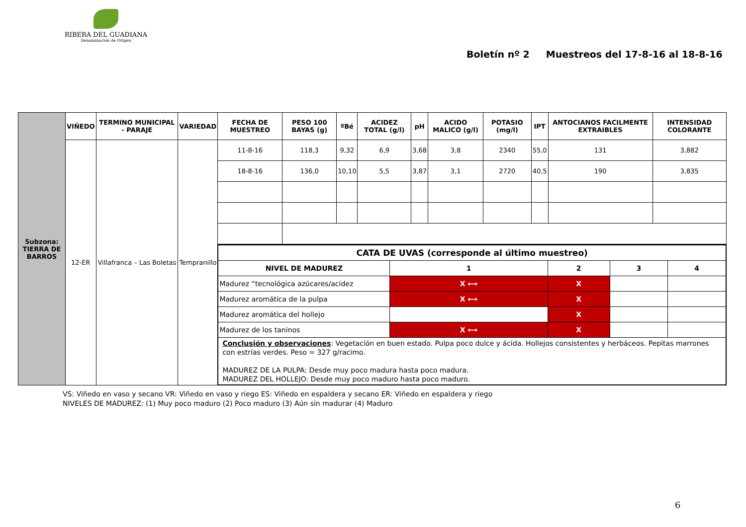RIBERA DEL GUADIANA
Denominación de Origen
Boletín nº 2 Muestreos del 17-8-16 al 18-8-16
| Subzona: TIERRA DE BARROS | VIÑEDO | TERMINO MUNICIPAL - PARAJE | VARIEDAD | FECHA DE MUESTREO | PESO 100 BAYAS (g) | ºBé | ACIDEZ TOTAL (g/l) | pH | ACIDO MALICO (g/l) | POTASIO (mg/l) | IPT | ANTOCIANOS FACILMENTE EXTRAIBLES | INTENSIDAD COLORANTE |
| | 12-ER | Villafranca – Las Boletas | Tempranillo | 11-8-16 | 118,3 | 9,32 | 6,9 | 3,68 | 3,8 | 2340 | 55,0 | 131 | 3,882 |
| | | | | 18-8-16 | 136,0 | 10,10 | 5,5 | 3,87 | 3,1 | 2720 | 40,5 | 190 | 3,835 |
| | | | | / CATA DE UVAS (corresponde al último muestreo) / / / / / / NIVEL DE MADUREZ / 1 / 2 / 3 / 4 / / Madurez “tecnológica azúcares/acidez / X ⟷ / X / / / / Madurez aromática de la pulpa / X ⟷ / X / / / / Madurez aromática del hollejo / / X / / / / Madurez de los taninos / X ⟷ / X / / / / Conclusión y observaciones : Vegetación en buen estado. Pulpa poco dulce y ácida. Hollejos consistentes y herbáceos. Pepitas marrones con estrías verdes. Peso = 327 g/racimo. MADUREZ DE LA PULPA: Desde muy poco madura hasta poco madura. MADUREZ DEL HOLLEJO: Desde muy poco maduro hasta poco maduro. / / / / / | | | | | | | | | |
VS: Viñedo en vaso y secano VR: Viñedo en vaso y riego ES: Viñedo en espaldera y secano ER: Viñedo en espaldera y riego
NIVELES DE MADUREZ: (1) Muy poco maduro (2) Poco maduro (3) Aún sin madurar (4) Maduro
6